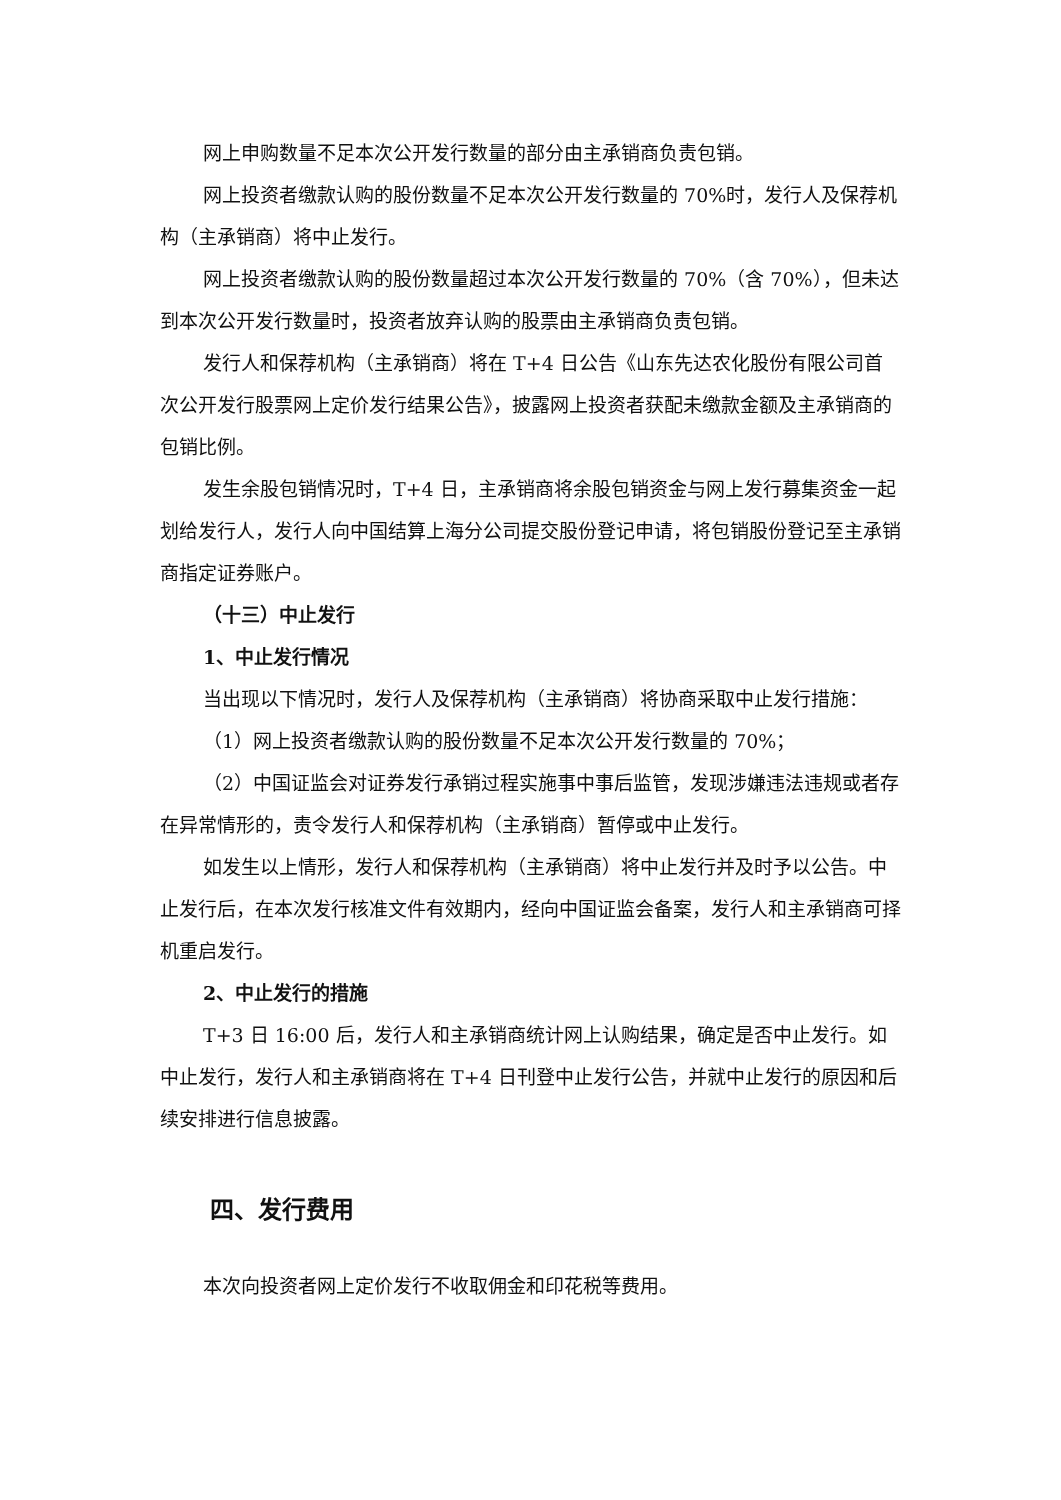网上申购数量不足本次公开发行数量的部分由主承销商负责包销。
网上投资者缴款认购的股份数量不足本次公开发行数量的 70%时，发行人及保荐机构（主承销商）将中止发行。
网上投资者缴款认购的股份数量超过本次公开发行数量的 70%（含 70%），但未达到本次公开发行数量时，投资者放弃认购的股票由主承销商负责包销。
发行人和保荐机构（主承销商）将在 T+4 日公告《山东先达农化股份有限公司首次公开发行股票网上定价发行结果公告》，披露网上投资者获配未缴款金额及主承销商的包销比例。
发生余股包销情况时，T+4 日，主承销商将余股包销资金与网上发行募集资金一起划给发行人，发行人向中国结算上海分公司提交股份登记申请，将包销股份登记至主承销商指定证券账户。
（十三）中止发行
1、中止发行情况
当出现以下情况时，发行人及保荐机构（主承销商）将协商采取中止发行措施：
（1）网上投资者缴款认购的股份数量不足本次公开发行数量的 70%；
（2）中国证监会对证券发行承销过程实施事中事后监管，发现涉嫌违法违规或者存在异常情形的，责令发行人和保荐机构（主承销商）暂停或中止发行。
如发生以上情形，发行人和保荐机构（主承销商）将中止发行并及时予以公告。中止发行后，在本次发行核准文件有效期内，经向中国证监会备案，发行人和主承销商可择机重启发行。
2、中止发行的措施
T+3 日 16:00 后，发行人和主承销商统计网上认购结果，确定是否中止发行。如中止发行，发行人和主承销商将在 T+4 日刊登中止发行公告，并就中止发行的原因和后续安排进行信息披露。
四、发行费用
本次向投资者网上定价发行不收取佣金和印花税等费用。